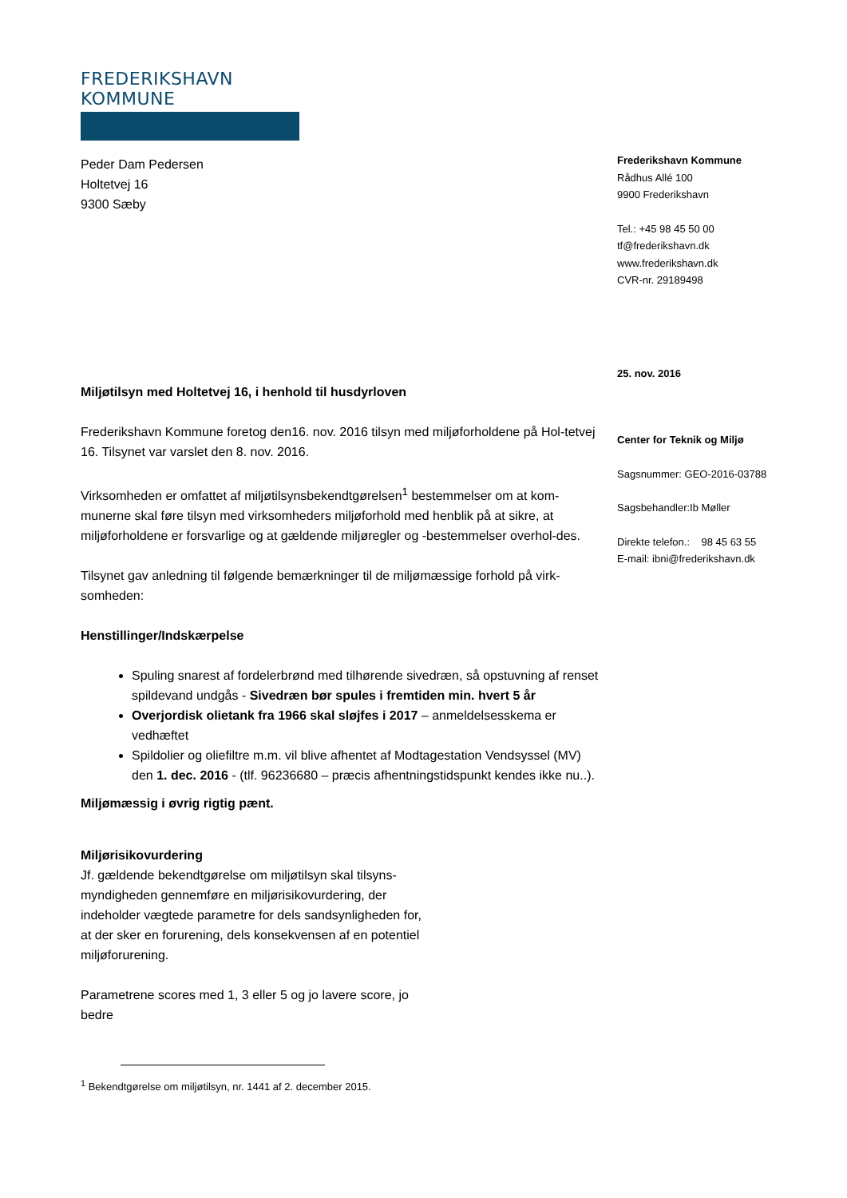FREDERIKSHAVN KOMMUNE
Peder Dam Pedersen
Holtetvej 16
9300 Sæby
Miljøtilsyn med Holtetvej 16, i henhold til husdyrloven
Frederikshavn Kommune foretog den16. nov. 2016 tilsyn med miljøforholdene på Hol-tetvej 16. Tilsynet var varslet den 8. nov. 2016.
Virksomheden er omfattet af miljøtilsynsbekendtgørelsen<sup>1</sup> bestemmelser om at kom-munerne skal føre tilsyn med virksomheders miljøforhold med henblik på at sikre, at miljøforholdene er forsvarlige og at gældende miljøregler og -bestemmelser overhol-des.
Tilsynet gav anledning til følgende bemærkninger til de miljømæssige forhold på virk-somheden:
Henstillinger/Indskærpelse
Spuling snarest af fordelerbrønd med tilhørende sivedræn, så opstuvning af renset spildevand undgås - Sivedræn bør spules i fremtiden min. hvert 5 år
Overjordisk olietank fra 1966 skal sløjfes i 2017 – anmeldelsesskema er vedhæftet
Spildolier og oliefiltre m.m. vil blive afhentet af Modtagestation Vendsyssel (MV) den 1. dec. 2016 - (tlf. 96236680 – præcis afhentningstidspunkt kendes ikke nu..).
Miljømæssig i øvrig rigtig pænt.
Miljørisikovurdering
Jf. gældende bekendtgørelse om miljøtilsyn skal tilsyns-myndigheden gennemføre en miljørisikovurdering, der indeholder vægtede parametre for dels sandsynligheden for, at der sker en forurening, dels konsekvensen af en potentiel miljøforurening.
Parametrene scores med 1, 3 eller 5 og jo lavere score, jo bedre
<sup>1</sup> Bekendtgørelse om miljøtilsyn, nr. 1441 af 2. december 2015.
Frederikshavn Kommune
Rådhus Allé 100
9900 Frederikshavn
Tel.: +45 98 45 50 00
tf@frederikshavn.dk
www.frederikshavn.dk
CVR-nr. 29189498
25. nov. 2016
Center for Teknik og Miljø
Sagsnummer: GEO-2016-03788
Sagsbehandler:Ib Møller
Direkte telefon.: 98 45 63 55
E-mail: ibni@frederikshavn.dk